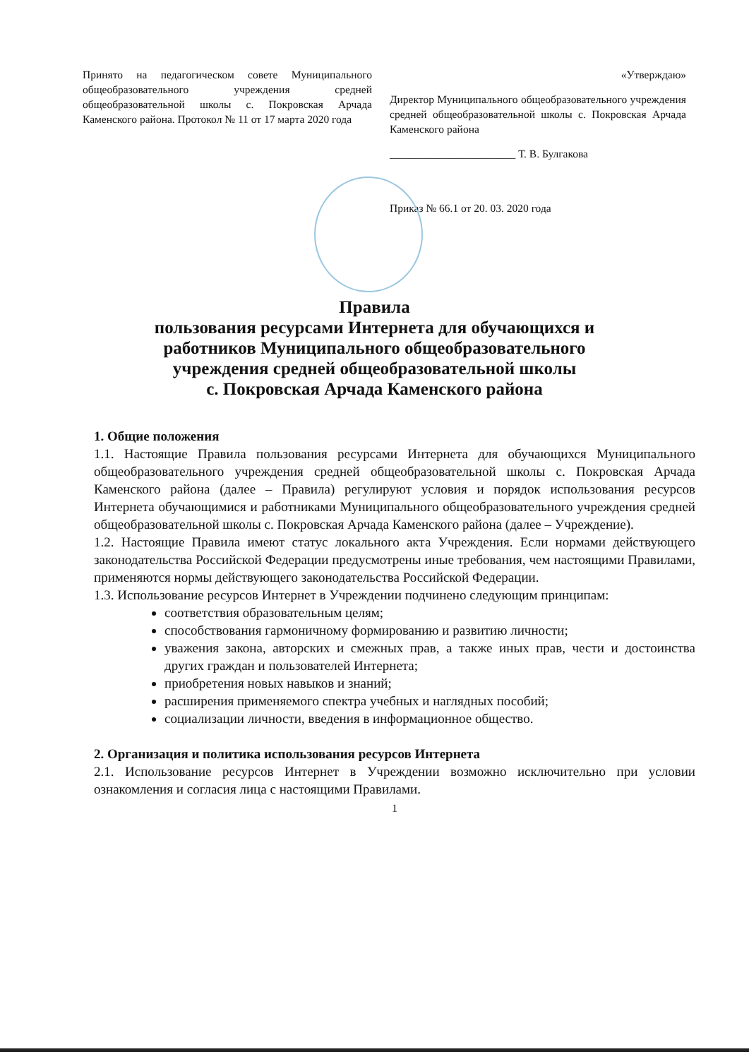Принято на педагогическом совете Муниципального общеобразовательного учреждения средней общеобразовательной школы с. Покровская Арчада Каменского района. Протокол № 11 от 17 марта 2020 года
«Утверждаю»
Директор Муниципального общеобразовательного учреждения средней общеобразовательной школы с. Покровская Арчада Каменского района
_______________________ Т. В. Булгакова
Приказ № 66.1 от 20. 03. 2020 года
Правила
пользования ресурсами Интернета для обучающихся и
работников Муниципального общеобразовательного
учреждения средней общеобразовательной школы
с. Покровская Арчада Каменского района
1. Общие положения
1.1. Настоящие Правила пользования ресурсами Интернета для обучающихся Муниципального общеобразовательного учреждения средней общеобразовательной школы с. Покровская Арчада Каменского района (далее – Правила) регулируют условия и порядок использования ресурсов Интернета обучающимися и работниками Муниципального общеобразовательного учреждения средней общеобразовательной школы с. Покровская Арчада Каменского района (далее – Учреждение).
1.2. Настоящие Правила имеют статус локального акта Учреждения. Если нормами действующего законодательства Российской Федерации предусмотрены иные требования, чем настоящими Правилами, применяются нормы действующего законодательства Российской Федерации.
1.3. Использование ресурсов Интернет в Учреждении подчинено следующим принципам:
соответствия образовательным целям;
способствования гармоничному формированию и развитию личности;
уважения закона, авторских и смежных прав, а также иных прав, чести и достоинства других граждан и пользователей Интернета;
приобретения новых навыков и знаний;
расширения применяемого спектра учебных и наглядных пособий;
социализации личности, введения в информационное общество.
2. Организация и политика использования ресурсов Интернета
2.1. Использование ресурсов Интернет в Учреждении возможно исключительно при условии ознакомления и согласия лица с настоящими Правилами.
1